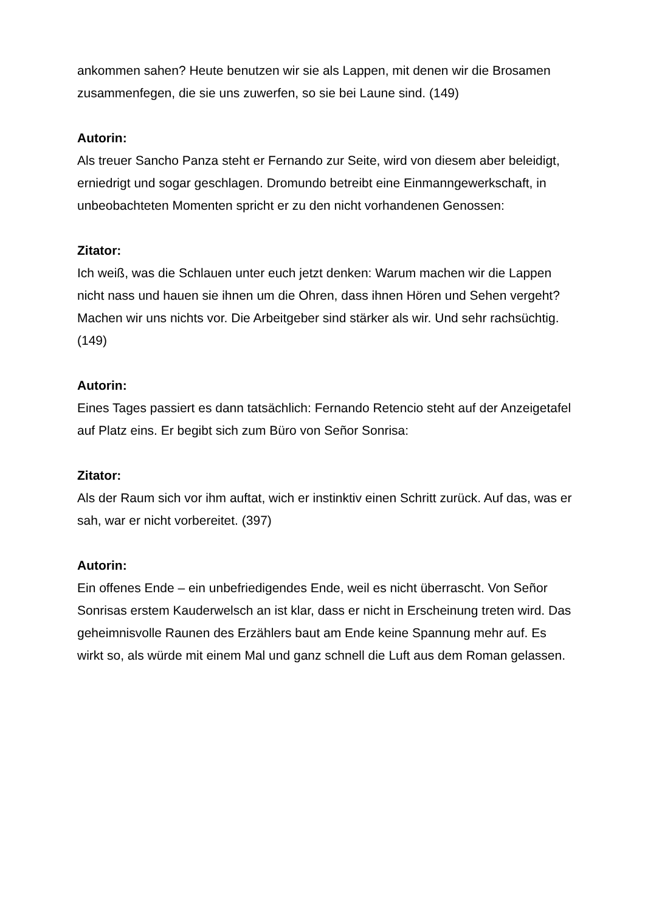ankommen sahen? Heute benutzen wir sie als Lappen, mit denen wir die Brosamen zusammenfegen, die sie uns zuwerfen, so sie bei Laune sind. (149)
Autorin:
Als treuer Sancho Panza steht er Fernando zur Seite, wird von diesem aber beleidigt, erniedrigt und sogar geschlagen. Dromundo betreibt eine Einmanngewerkschaft, in unbeobachteten Momenten spricht er zu den nicht vorhandenen Genossen:
Zitator:
Ich weiß, was die Schlauen unter euch jetzt denken: Warum machen wir die Lappen nicht nass und hauen sie ihnen um die Ohren, dass ihnen Hören und Sehen vergeht? Machen wir uns nichts vor. Die Arbeitgeber sind stärker als wir. Und sehr rachsüchtig. (149)
Autorin:
Eines Tages passiert es dann tatsächlich: Fernando Retencio steht auf der Anzeigetafel auf Platz eins. Er begibt sich zum Büro von Señor Sonrisa:
Zitator:
Als der Raum sich vor ihm auftat, wich er instinktiv einen Schritt zurück. Auf das, was er sah, war er nicht vorbereitet. (397)
Autorin:
Ein offenes Ende – ein unbefriedigendes Ende, weil es nicht überrascht. Von Señor Sonrisas erstem Kauderwelsch an ist klar, dass er nicht in Erscheinung treten wird. Das geheimnisvolle Raunen des Erzählers baut am Ende keine Spannung mehr auf. Es wirkt so, als würde mit einem Mal und ganz schnell die Luft aus dem Roman gelassen.